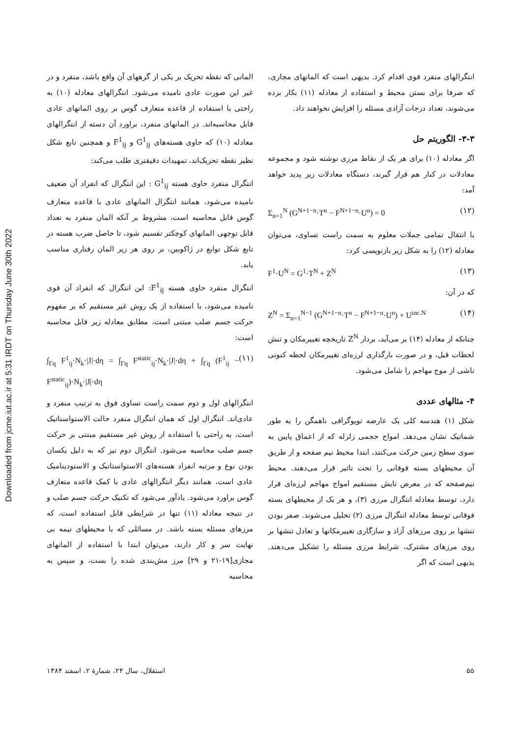Downloaded from jcme.iut.ac.ir at 5:31 IRDT on Thursday June 30th 2022
المانی که نقطه تحریک بر یکی از گرههای آن واقع باشد، منفرد و در غیر این صورت عادی نامیده می‌شود. انتگرالهای معادله (۱۰) به راحتی با استفاده از قاعده متعارف گوس بر روی المانهای عادی قابل محاسبه‌اند. در المانهای منفرد، براورد آن دسته از انتگرالهای معادله (۱۰) که حاوی هسته‌های G<sup>1</sup><sub>ij</sub> و F<sup>1</sup><sub>ij</sub> و همچنین تابع شکل نظیر نقطه تحریک‌اند، تمهیدات دقیقتری طلب می‌کند:
انتگرال منفرد حاوی هسته G<sup>1</sup><sub>ij</sub> : این انتگرال که انفراد آن ضعیف نامیده می‌شود، همانند انتگرال المانهای عادی با قاعده متعارف گوس قابل محاسبه است، مشروط بر آنکه المان منفرد به تعداد قابل توجهی المانهای کوچکتر تقسیم شود، تا حاصل ضرب هسته در تابع شکل توابع در ژاکوبین، بر روی هر زیر المان رفتاری مناسب یابد.
انتگرال منفرد حاوی هسته F<sup>1</sup><sub>ij</sub>: این انتگرال که انفراد آن قوی نامیده می‌شود، با استفاده از یک روش غیر مستقیم که بر مفهوم حرکت جسم صلب مبتنی است، مطابق معادله زیر قابل محاسبه است:
∫<sub>Γq</sub> F<sup>1</sup><sub>ij</sub>·N<sub>k</sub>·|J|·dη = ∫<sub>Γq</sub> F<sup>static</sup><sub>ij</sub>·N<sub>k</sub>·|J|·dη + ∫<sub>Γq</sub> (F<sup>1</sup><sub>ij</sub> − F<sup>static</sup><sub>ij</sub>)·N<sub>k</sub>·|J|·dη (۱۱)
انتگرالهای اول و دوم سمت راست تساوی فوق به ترتیب منفرد و عادی‌اند. انتگرال اول که همان انتگرال منفرد حالت الاستواستاتیک است، به راحتی با استفاده از روش غیر مستقیم مبتنی بر حرکت جسم صلب محاسبه می‌شود. انتگرال دوم نیز که به دلیل یکسان بودن نوع و مرتبه انفراد هسته‌های الاستواستاتیک و الاستودینامیک عادی است، همانند دیگر انتگرالهای عادی با کمک قاعده متعارف گوس براورد می‌شود. یادآور می‌شود که تکنیک حرکت جسم صلب و در نتیجه معادله (۱۱) تنها در شرایطی قابل استفاده است، که مرزهای مسئله بسته باشد. در مسائلی که با محیطهای نیمه بی نهایت سر و کار دارند، می‌توان ابتدا با استفاده از المانهای مجازی[۱۹-۲۱ و ۲۹] مرز مش‌بندی شده را بست، و سپس به محاسبه
انتگرالهای منفرد قوی اقدام کرد. بدیهی است که المانهای مجازی، که صرفا برای بستن محیط و استفاده از معادله (۱۱) بکار برده می‌شوند، تعداد درجات آزادی مسئله را افزایش نخواهند داد.
۳-۳- الگوریتم حل
اگر معادله (۱۰) برای هر یک از نقاط مرزی نوشته شود و مجموعه معادلات در کنار هم قرار گیرند، دستگاه معادلات زیر پدید خواهد آمد:
Σ<sub>n=1</sub><sup>N</sup> (G<sup>N+1−n</sup>·T<sup>n</sup> − F<sup>N+1−n</sup>·U<sup>n</sup>) = 0 (۱۲)
با انتقال تمامی جملات معلوم به سمت راست تساوی، می‌توان معادله (۱۲) را به شکل زیر بازنویسی کرد:
F<sup>1</sup>·U<sup>N</sup> = G<sup>1</sup>·T<sup>N</sup> + Z<sup>N</sup> (۱۳)
که در آن:
Z<sup>N</sup> = Σ<sub>n=1</sub><sup>N−1</sup> (G<sup>N+1−n</sup>·T<sup>n</sup> − F<sup>N+1−n</sup>·U<sup>n</sup>) + U<sup>inc.N</sup> (۱۴)
چنانکه از معادله (۱۴) بر می‌آید، بردار Z<sup>N</sup> تاریخچه تغییرمکان و تنش لحظات قبل، و در صورت بارگذاری لرزه‌ای تغییرمکان لحظه کنونی ناشی از موج مهاجم را شامل می‌شود.
۴- مثالهای عددی
شکل (۱) هندسه کلی یک عارضه توپوگرافی ناهمگن را به طور شماتیک نشان می‌دهد. امواج حجمی زلزله که از اعماق پایین به سوی سطح زمین حرکت می‌کنند، ابتدا محیط نیم صفحه و از طریق آن محیطهای بسته فوقانی را تحت تاثیر قرار می‌دهند. محیط نیم‌صفحه که در معرض تابش مستقیم امواج مهاجم لرزه‌ای قرار دارد، توسط معادله انتگرال مرزی (۳)، و هر یک از محیطهای بسته فوقانی توسط معادله انتگرال مرزی (۲) تحلیل می‌شوند. صفر بودن تنشها بر روی مرزهای آزاد و سازگاری تغییرمکانها و تعادل تنشها بر روی مرزهای مشترک، شرایط مرزی مسئله را تشکیل می‌دهند. بدیهی است که اگر
استقلال، سال ۲۴، شمارهٔ ۲، اسفند ۱۳۸۴ ۵۵